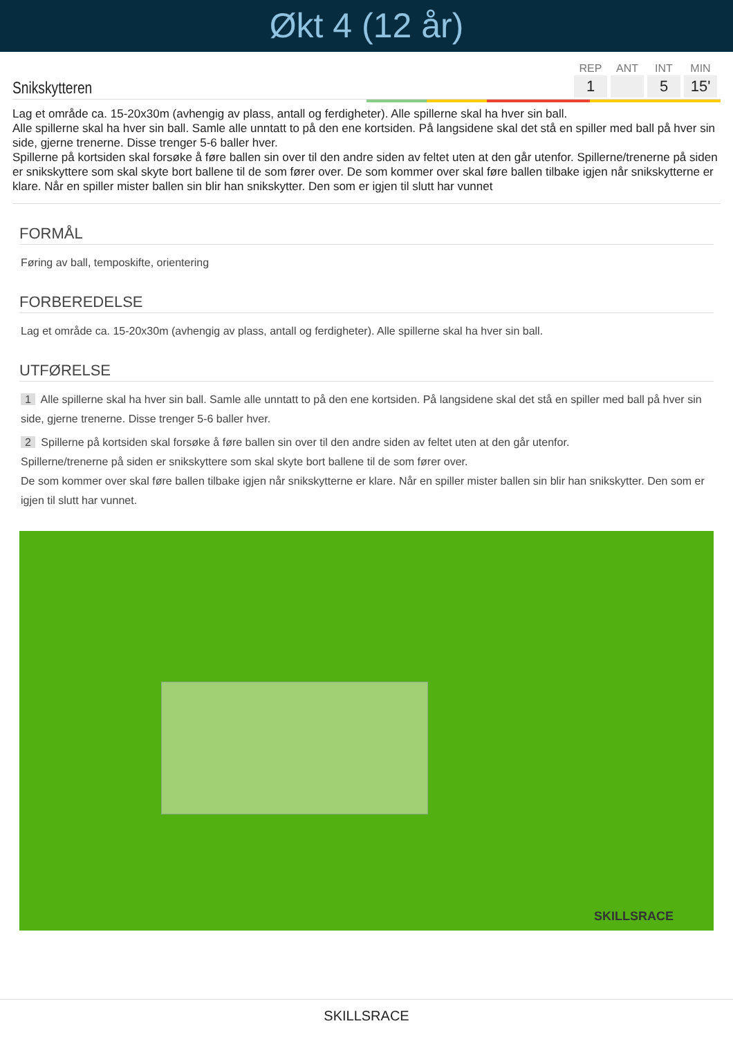Økt 4 (12 år)
Snikskytteren
| REP | ANT | INT | MIN |
| --- | --- | --- | --- |
| 1 | | 5 | 15' |
Lag et område ca. 15-20x30m (avhengig av plass, antall og ferdigheter). Alle spillerne skal ha hver sin ball.
Alle spillerne skal ha hver sin ball. Samle alle unntatt to på den ene kortsiden. På langsidene skal det stå en spiller med ball på hver sin side, gjerne trenerne. Disse trenger 5-6 baller hver.
Spillerne på kortsiden skal forsøke å føre ballen sin over til den andre siden av feltet uten at den går utenfor. Spillerne/trenerne på siden er snikskyttere som skal skyte bort ballene til de som fører over. De som kommer over skal føre ballen tilbake igjen når snikskytterne er klare. Når en spiller mister ballen sin blir han snikskytter. Den som er igjen til slutt har vunnet
FORMÅL
Føring av ball, temposkifte, orientering
FORBEREDELSE
Lag et område ca. 15-20x30m (avhengig av plass, antall og ferdigheter). Alle spillerne skal ha hver sin ball.
UTFØRELSE
1 Alle spillerne skal ha hver sin ball. Samle alle unntatt to på den ene kortsiden. På langsidene skal det stå en spiller med ball på hver sin side, gjerne trenerne. Disse trenger 5-6 baller hver.
2 Spillerne på kortsiden skal forsøke å føre ballen sin over til den andre siden av feltet uten at den går utenfor.
Spillerne/trenerne på siden er snikskyttere som skal skyte bort ballene til de som fører over.
De som kommer over skal føre ballen tilbake igjen når snikskytterne er klare. Når en spiller mister ballen sin blir han snikskytter. Den som er igjen til slutt har vunnet.
SKILLSRACE
SKILLSRACE